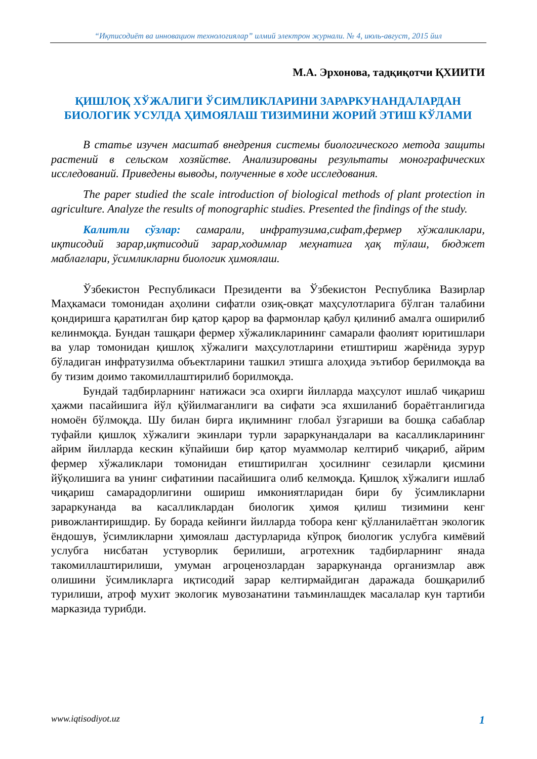“Иқтисодиёт ва инновацион технологиялар” илмий электрон журнали. № 4, июль-август, 2015 йил
М.А. Эрхонова, тадқиқотчи ҚХИИТИ
ҚИШЛОҚ ХЎЖАЛИГИ ЎСИМЛИКЛАРИНИ ЗАРАРКУНАНДАЛАРДАН БИОЛОГИК УСУЛДА ҲИМОЯЛАШ ТИЗИМИНИ ЖОРИЙ ЭТИШ КЎЛАМИ
В статье изучен масштаб внедрения системы биологического метода защиты растений в сельском хозяйстве. Анализированы результаты монографических исследований. Приведены выводы, полученные в ходе исследования.
The paper studied the scale introduction of biological methods of plant protection in agriculture. Analyze the results of monographic studies. Presented the findings of the study.
Калитли сўзлар: самарали, инфратузима,сифат,фермер хўжаликлари, иқтисодий зарар,иқтисодий зарар,ходимлар меҳнатига ҳақ тўлаш, бюджет маблағлари, ўсимликларни биологик ҳимоялаш.
Ўзбекистон Республикаси Президенти ва Ўзбекистон Республика Вазирлар Маҳкамаси томонидан аҳолини сифатли озиқ-овқат маҳсулотларига бўлган талабини қондиришга қаратилган бир қатор қарор ва фармонлар қабул қилиниб амалга оширилиб келинмоқда. Бундан ташқари фермер хўжаликларининг самарали фаолият юритишлари ва улар томонидан қишлоқ хўжалиги маҳсулотларини етиштириш жарёнида зурур бўладиган инфратузилма объектларини ташкил этишга алоҳида эътибор берилмоқда ва бу тизим доимо такомиллаштирилиб борилмоқда.
Бундай тадбирларнинг натижаси эса охирги йилларда маҳсулот ишлаб чиқариш ҳажми пасайишига йўл қўйилмаганлиги ва сифати эса яхшиланиб бораётганлигида номоён бўлмоқда. Шу билан бирга иқлимнинг глобал ўзгариши ва бошқа сабаблар туфайли қишлоқ хўжалиги экинлари турли зараркунандалари ва касалликларининг айрим йилларда кескин кўпайиши бир қатор муаммолар келтириб чиқариб, айрим фермер хўжаликлари томонидан етиштирилган ҳосилнинг сезиларли қисмини йўқолишига ва унинг сифатинии пасайишига олиб келмоқда. Қишлоқ хўжалиги ишлаб чиқариш самарадорлигини ошириш имкониятларидан бири бу ўсимликларни зараркунанда ва касалликлардан биологик ҳимоя қилиш тизимини кенг ривожлантиришдир. Бу борада кейинги йилларда тобора кенг қўлланилаётган экологик ёндошув, ўсимликларни ҳимоялаш дастурларида кўпроқ биологик услубга кимёвий услубга нисбатан устуворлик берилиши, агротехник тадбирларнинг янада такомиллаштирилиши, умуман агроценозлардан зараркунанда организмлар авж олишини ўсимликларга иқтисодий зарар келтирмайдиган даражада бошқарилиб турилиши, атроф мухит экологик мувозанатини таъминлашдек масалалар кун тартиби марказида турибди.
www.iqtisodiyot.uz 1